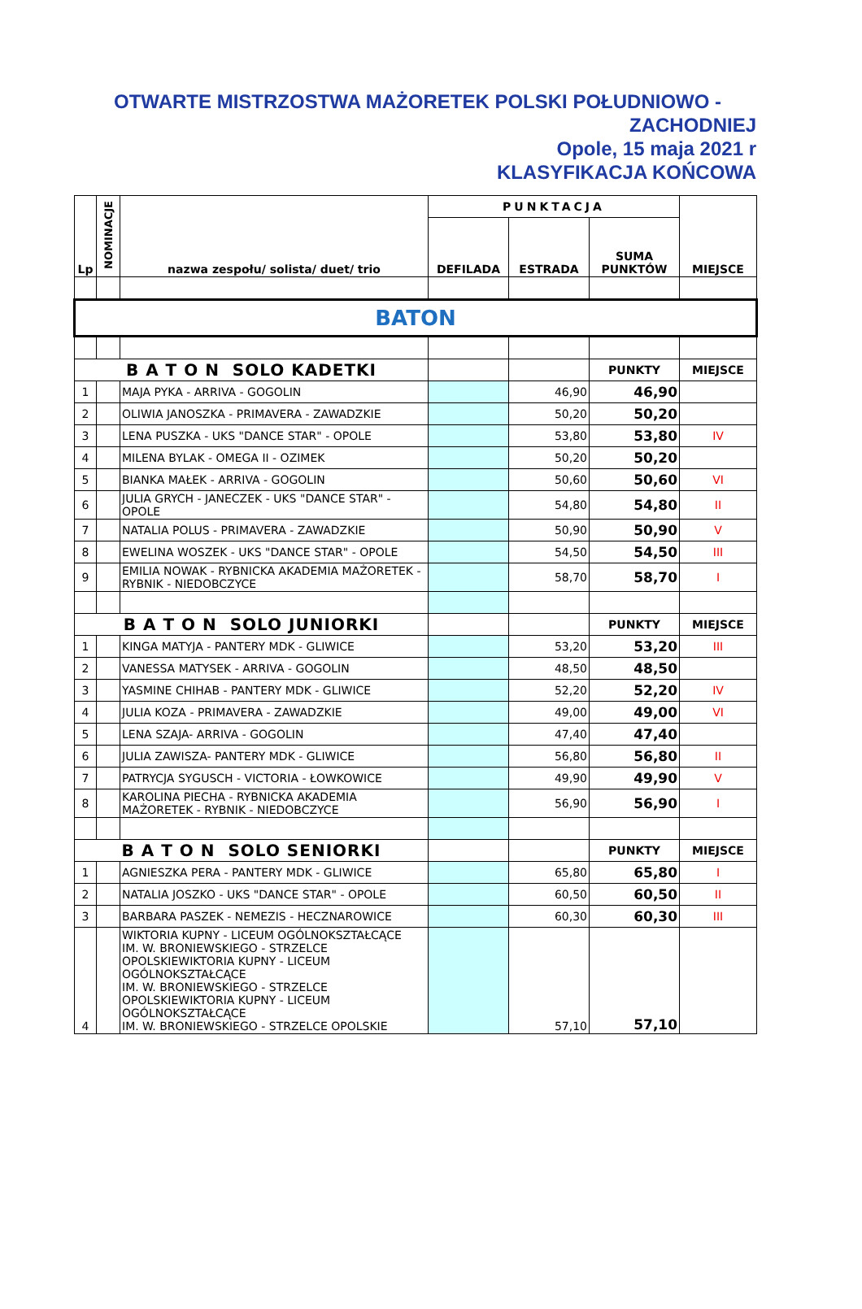OTWARTE MISTRZOSTWA MAŻORETEK POLSKI POŁUDNIOWO -
ZACHODNIEJ
Opole, 15 maja 2021 r
KLASYFIKACJA KOŃCOWA
| Lp | NOMINACJE | nazwa zespołu/ solista/ duet/ trio | PUNKTACJA | | | MIEJSCE |
| --- | --- | --- | --- | --- | --- | --- |
| | | | DEFILADA | ESTRADA | SUMA PUNKTÓW | |
| BATON | | | | | | |
| B A T O N SOLO KADETKI | | | | | PUNKTY | MIEJSCE |
| 1 | | MAJA PYKA - ARRIVA - GOGOLIN | | 46,90 | 46,90 | |
| 2 | | OLIWIA JANOSZKA - PRIMAVERA - ZAWADZKIE | | 50,20 | 50,20 | |
| 3 | | LENA PUSZKA - UKS "DANCE STAR" - OPOLE | | 53,80 | 53,80 | IV |
| 4 | | MILENA BYLAK - OMEGA II - OZIMEK | | 50,20 | 50,20 | |
| 5 | | BIANKA MAŁEK - ARRIVA - GOGOLIN | | 50,60 | 50,60 | VI |
| 6 | | JULIA GRYCH - JANECZEK - UKS "DANCE STAR" - OPOLE | | 54,80 | 54,80 | II |
| 7 | | NATALIA POLUS - PRIMAVERA - ZAWADZKIE | | 50,90 | 50,90 | V |
| 8 | | EWELINA WOSZEK - UKS "DANCE STAR" - OPOLE | | 54,50 | 54,50 | III |
| 9 | | EMILIA NOWAK - RYBNICKA AKADEMIA MAŻORETEK - RYBNIK - NIEDOBCZYCE | | 58,70 | 58,70 | I |
| B A T O N SOLO JUNIORKI | | | | | PUNKTY | MIEJSCE |
| 1 | | KINGA MATYJA - PANTERY MDK - GLIWICE | | 53,20 | 53,20 | III |
| 2 | | VANESSA MATYSEK - ARRIVA - GOGOLIN | | 48,50 | 48,50 | |
| 3 | | YASMINE CHIHAB - PANTERY MDK - GLIWICE | | 52,20 | 52,20 | IV |
| 4 | | JULIA KOZA - PRIMAVERA - ZAWADZKIE | | 49,00 | 49,00 | VI |
| 5 | | LENA SZAJA- ARRIVA - GOGOLIN | | 47,40 | 47,40 | |
| 6 | | JULIA ZAWISZA- PANTERY MDK - GLIWICE | | 56,80 | 56,80 | II |
| 7 | | PATRYCJA SYGUSCH - VICTORIA - ŁOWKOWICE | | 49,90 | 49,90 | V |
| 8 | | KAROLINA PIECHA - RYBNICKA AKADEMIA MAŻORETEK - RYBNIK - NIEDOBCZYCE | | 56,90 | 56,90 | I |
| B A T O N SOLO SENIORKI | | | | | PUNKTY | MIEJSCE |
| 1 | | AGNIESZKA PERA - PANTERY MDK - GLIWICE | | 65,80 | 65,80 | I |
| 2 | | NATALIA JOSZKO - UKS "DANCE STAR" - OPOLE | | 60,50 | 60,50 | II |
| 3 | | BARBARA PASZEK - NEMEZIS - HECZNAROWICE | | 60,30 | 60,30 | III |
| 4 | | WIKTORIA KUPNY - LICEUM OGÓLNOKSZTAŁCĄCE IM. W. BRONIEWSKIEGO - STRZELCE OPOLSKIEWIKTORIA KUPNY - LICEUM OGÓLNOKSZTAŁCĄCE IM. W. BRONIEWSKIEGO - STRZELCE OPOLSKIEWIKTORIA KUPNY - LICEUM OGÓLNOKSZTAŁCĄCE IM. W. BRONIEWSKIEGO - STRZELCE OPOLSKIE | | 57,10 | 57,10 | |